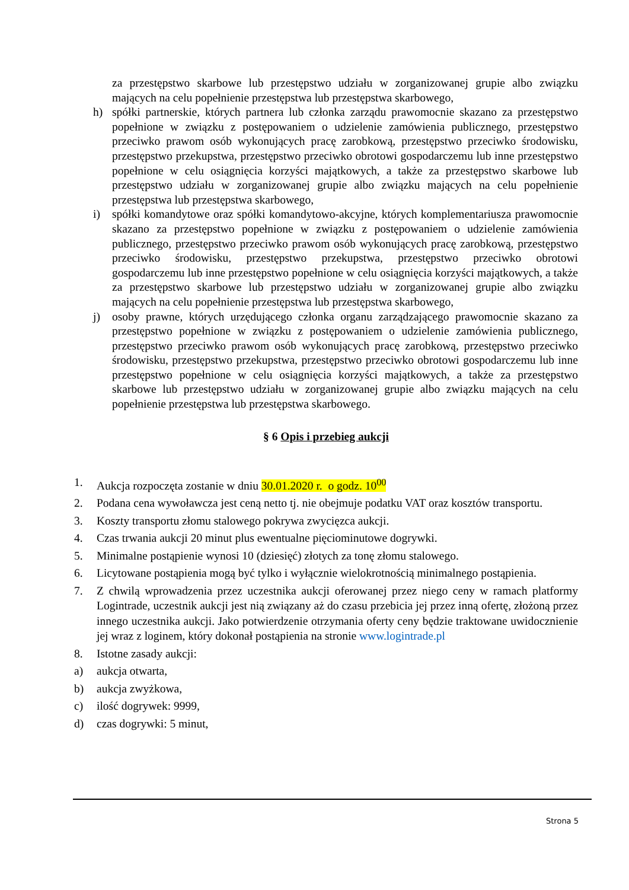za przestępstwo skarbowe lub przestępstwo udziału w zorganizowanej grupie albo związku mających na celu popełnienie przestępstwa lub przestępstwa skarbowego,
h) spółki partnerskie, których partnera lub członka zarządu prawomocnie skazano za przestępstwo popełnione w związku z postępowaniem o udzielenie zamówienia publicznego, przestępstwo przeciwko prawom osób wykonujących pracę zarobkową, przestępstwo przeciwko środowisku, przestępstwo przekupstwa, przestępstwo przeciwko obrotowi gospodarczemu lub inne przestępstwo popełnione w celu osiągnięcia korzyści majątkowych, a także za przestępstwo skarbowe lub przestępstwo udziału w zorganizowanej grupie albo związku mających na celu popełnienie przestępstwa lub przestępstwa skarbowego,
i) spółki komandytowe oraz spółki komandytowo-akcyjne, których komplementariusza prawomocnie skazano za przestępstwo popełnione w związku z postępowaniem o udzielenie zamówienia publicznego, przestępstwo przeciwko prawom osób wykonujących pracę zarobkową, przestępstwo przeciwko środowisku, przestępstwo przekupstwa, przestępstwo przeciwko obrotowi gospodarczemu lub inne przestępstwo popełnione w celu osiągnięcia korzyści majątkowych, a także za przestępstwo skarbowe lub przestępstwo udziału w zorganizowanej grupie albo związku mających na celu popełnienie przestępstwa lub przestępstwa skarbowego,
j) osoby prawne, których urzędującego członka organu zarządzającego prawomocnie skazano za przestępstwo popełnione w związku z postępowaniem o udzielenie zamówienia publicznego, przestępstwo przeciwko prawom osób wykonujących pracę zarobkową, przestępstwo przeciwko środowisku, przestępstwo przekupstwa, przestępstwo przeciwko obrotowi gospodarczemu lub inne przestępstwo popełnione w celu osiągnięcia korzyści majątkowych, a także za przestępstwo skarbowe lub przestępstwo udziału w zorganizowanej grupie albo związku mających na celu popełnienie przestępstwa lub przestępstwa skarbowego.
§ 6 Opis i przebieg aukcji
1. Aukcja rozpoczęta zostanie w dniu 30.01.2020 r. o godz. 10<sup>00</sup>
2. Podana cena wywoławcza jest ceną netto tj. nie obejmuje podatku VAT oraz kosztów transportu.
3. Koszty transportu złomu stalowego pokrywa zwycięzca aukcji.
4. Czas trwania aukcji 20 minut plus ewentualne pięciominutowe dogrywki.
5. Minimalne postąpienie wynosi 10 (dziesięć) złotych za tonę złomu stalowego.
6. Licytowane postąpienia mogą być tylko i wyłącznie wielokrotnością minimalnego postąpienia.
7. Z chwilą wprowadzenia przez uczestnika aukcji oferowanej przez niego ceny w ramach platformy Logintrade, uczestnik aukcji jest nią związany aż do czasu przebicia jej przez inną ofertę, złożoną przez innego uczestnika aukcji. Jako potwierdzenie otrzymania oferty ceny będzie traktowane uwidocznienie jej wraz z loginem, który dokonał postąpienia na stronie www.logintrade.pl
8. Istotne zasady aukcji:
a) aukcja otwarta,
b) aukcja zwyżkowa,
c) ilość dogrywek: 9999,
d) czas dogrywki: 5 minut,
Strona 5